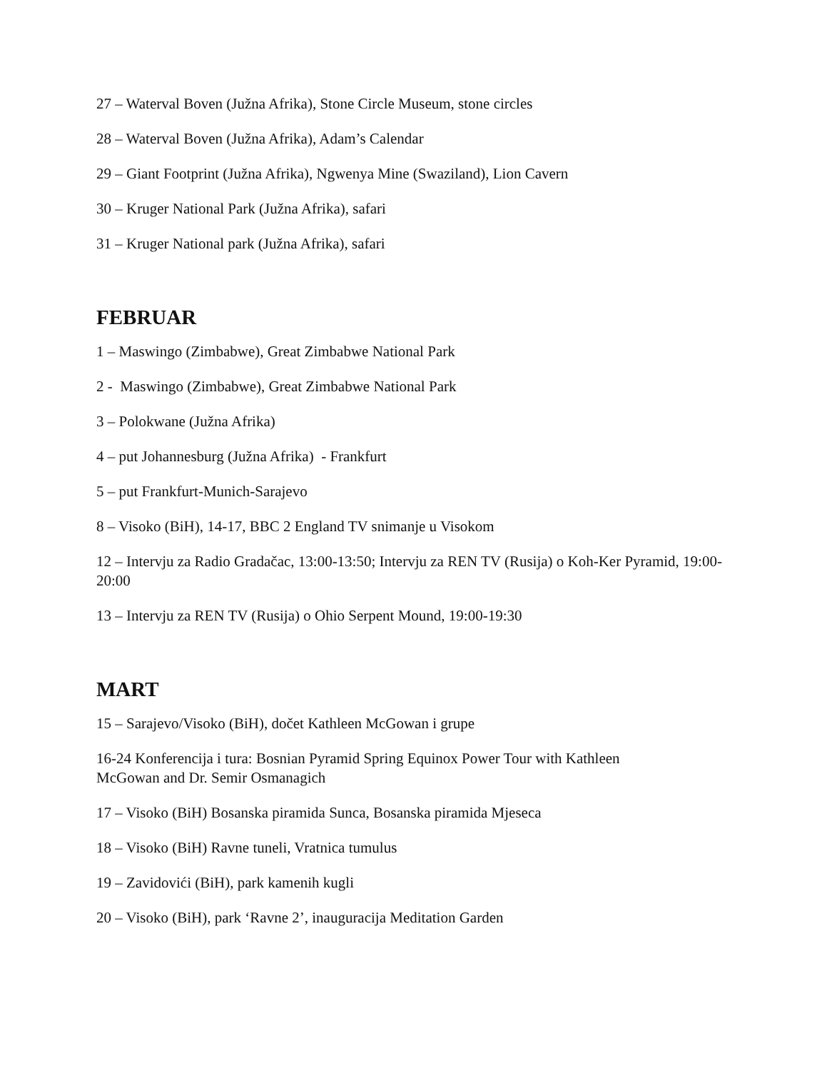27 – Waterval Boven (Južna Afrika), Stone Circle Museum, stone circles
28 – Waterval Boven (Južna Afrika), Adam’s Calendar
29 – Giant Footprint (Južna Afrika), Ngwenya Mine (Swaziland), Lion Cavern
30 – Kruger National Park (Južna Afrika), safari
31 – Kruger National park (Južna Afrika), safari
FEBRUAR
1 – Maswingo (Zimbabwe), Great Zimbabwe National Park
2 - Maswingo (Zimbabwe), Great Zimbabwe National Park
3 – Polokwane (Južna Afrika)
4 – put Johannesburg (Južna Afrika) - Frankfurt
5 – put Frankfurt-Munich-Sarajevo
8 – Visoko (BiH), 14-17, BBC 2 England TV snimanje u Visokom
12 – Intervju za Radio Gradačac, 13:00-13:50; Intervju za REN TV (Rusija) o Koh-Ker Pyramid, 19:00-20:00
13 – Intervju za REN TV (Rusija) o Ohio Serpent Mound, 19:00-19:30
MART
15 – Sarajevo/Visoko (BiH), dočet Kathleen McGowan i grupe
16-24 Konferencija i tura: Bosnian Pyramid Spring Equinox Power Tour with Kathleen
McGowan and Dr. Semir Osmanagich
17 – Visoko (BiH) Bosanska piramida Sunca, Bosanska piramida Mjeseca
18 – Visoko (BiH) Ravne tuneli, Vratnica tumulus
19 – Zavidovići (BiH), park kamenih kugli
20 – Visoko (BiH), park ‘Ravne 2’, inauguracija Meditation Garden